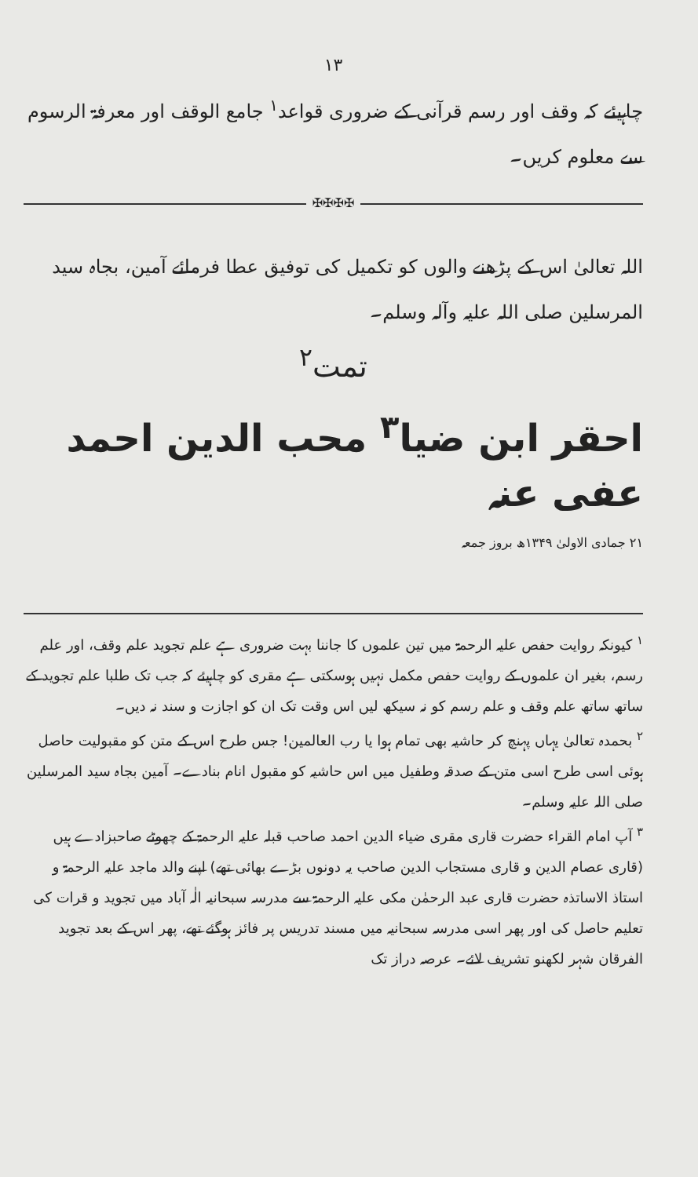۱۳
چاہیئے کہ وقف اور رسم قرآنی کے ضروری قواعد<sup>۱</sup> جامع الوقف اور معرفۃ الرسوم سے معلوم کریں۔
✠✠✠✠
اللہ تعالیٰ اس کے پڑھنے والوں کو تکمیل کی توفیق عطا فرمائے آمین، بجاہ سید المرسلین صلی اللہ علیہ وآلہ وسلم۔
تمت<sup>۲</sup>
احقر ابن ضیا<sup>۳</sup> محب الدین احمد عفی عنہ
۲۱ جمادی الاولیٰ ۱۳۴۹ھ بروز جمعہ
<sup>۱</sup> کیونکہ روایت حفص علیہ الرحمۃ میں تین علموں کا جاننا بہت ضروری ہے علم تجوید علم وقف، اور علم رسم، بغیر ان علموں کے روایت حفص مکمل نہیں ہوسکتی ہے مقری کو چاہیئے کہ جب تک طلبا علم تجوید کے ساتھ ساتھ علم وقف و علم رسم کو نہ سیکھ لیں اس وقت تک ان کو اجازت و سند نہ دیں۔
<sup>۲</sup> بحمدہ تعالیٰ یہاں پہنچ کر حاشیہ بھی تمام ہوا یا رب العالمین! جس طرح اس کے متن کو مقبولیت حاصل ہوئی اسی طرح اسی متن کے صدقہ وطفیل میں اس حاشیہ کو مقبول انام بنادے۔ آمین بجاہ سید المرسلین صلی اللہ علیہ وسلم۔
<sup>۳</sup> آپ امام القراء حضرت قاری مقری ضیاء الدین احمد صاحب قبلہ علیہ الرحمۃ کے چھوٹے صاحبزادے ہیں (قاری عصام الدین و قاری مستجاب الدین صاحب یہ دونوں بڑے بھائی تھے) اپنے والد ماجد علیہ الرحمۃ و استاذ الاساتذہ حضرت قاری عبد الرحمٰن مکی علیہ الرحمۃ سے مدرسہ سبحانیہ الٰہ آباد میں تجوید و قرات کی تعلیم حاصل کی اور پھر اسی مدرسہ سبحانیہ میں مسند تدریس پر فائز ہوگئے تھے، پھر اس کے بعد تجوید الفرقان شہر لکھنو تشریف لائے۔ عرصہ دراز تک